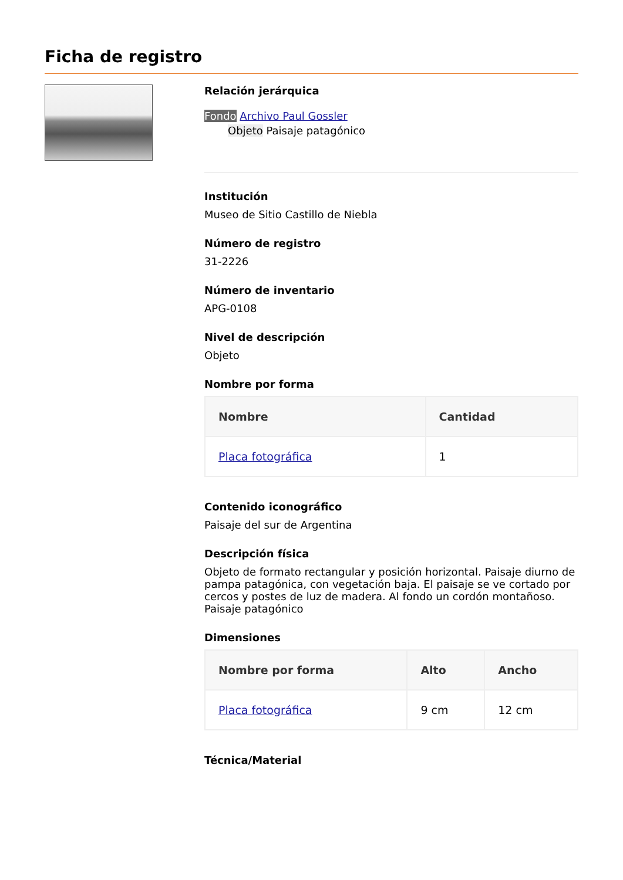Ficha de registro
Relación jerárquica
Fondo Archivo Paul Gossler
Objeto Paisaje patagónico
Institución
Museo de Sitio Castillo de Niebla
Número de registro
31-2226
Número de inventario
APG-0108
Nivel de descripción
Objeto
Nombre por forma
| Nombre | Cantidad |
| --- | --- |
| Placa fotográfica | 1 |
Contenido iconográfico
Paisaje del sur de Argentina
Descripción física
Objeto de formato rectangular y posición horizontal. Paisaje diurno de pampa patagónica, con vegetación baja. El paisaje se ve cortado por cercos y postes de luz de madera. Al fondo un cordón montañoso. Paisaje patagónico
Dimensiones
| Nombre por forma | Alto | Ancho |
| --- | --- | --- |
| Placa fotográfica | 9 cm | 12 cm |
Técnica/Material